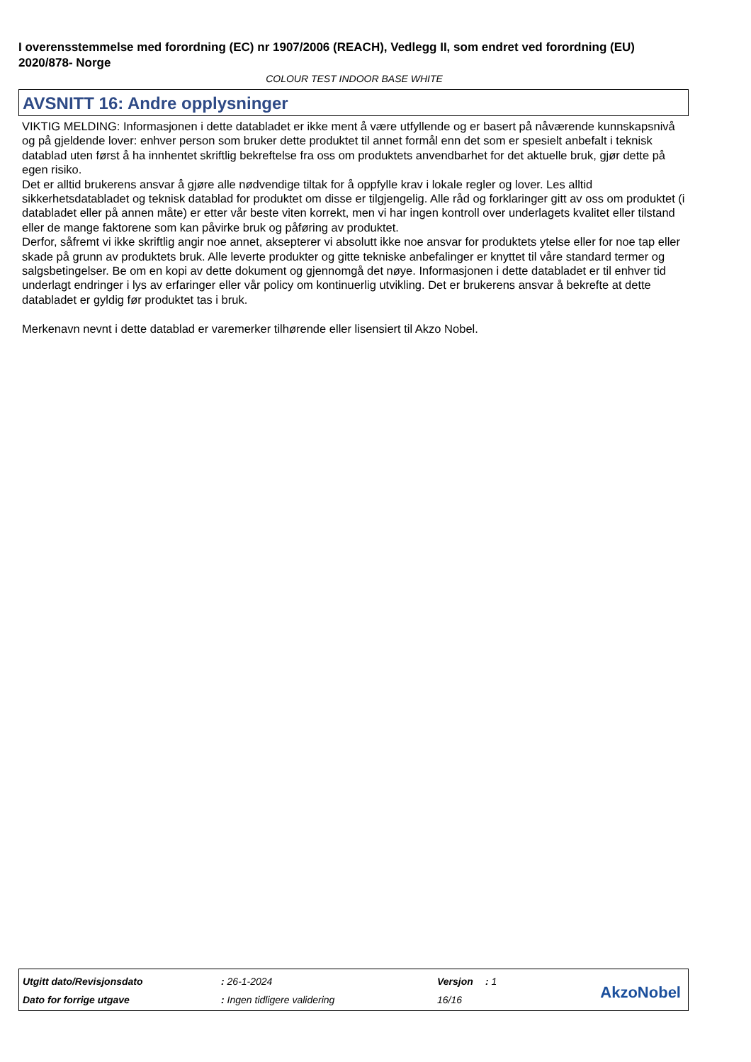I overensstemmelse med forordning (EC) nr 1907/2006 (REACH), Vedlegg II, som endret ved forordning (EU) 2020/878- Norge
COLOUR TEST INDOOR BASE WHITE
AVSNITT 16: Andre opplysninger
VIKTIG MELDING: Informasjonen i dette databladet er ikke ment å være utfyllende og er basert på nåværende kunnskapsnivå og på gjeldende lover: enhver person som bruker dette produktet til annet formål enn det som er spesielt anbefalt i teknisk datablad uten først å ha innhentet skriftlig bekreftelse fra oss om produktets anvendbarhet for det aktuelle bruk, gjør dette på egen risiko.
Det er alltid brukerens ansvar å gjøre alle nødvendige tiltak for å oppfylle krav i lokale regler og lover. Les alltid sikkerhetsdatabladet og teknisk datablad for produktet om disse er tilgjengelig. Alle råd og forklaringer gitt av oss om produktet (i databladet eller på annen måte) er etter vår beste viten korrekt, men vi har ingen kontroll over underlagets kvalitet eller tilstand eller de mange faktorene som kan påvirke bruk og påføring av produktet.
Derfor, såfremt vi ikke skriftlig angir noe annet, aksepterer vi absolutt ikke noe ansvar for produktets ytelse eller for noe tap eller skade på grunn av produktets bruk. Alle leverte produkter og gitte tekniske anbefalinger er knyttet til våre standard termer og salgsbetingelser. Be om en kopi av dette dokument og gjennomgå det nøye. Informasjonen i dette databladet er til enhver tid underlagt endringer i lys av erfaringer eller vår policy om kontinuerlig utvikling. Det er brukerens ansvar å bekrefte at dette databladet er gyldig før produktet tas i bruk.
Merkenavn nevnt i dette datablad er varemerker tilhørende eller lisensiert til Akzo Nobel.
| Utgitt dato/Revisjonsdato | : 26-1-2024 | Versjon | : 1 |
| Dato for forrige utgave | : Ingen tidligere validering | 16/16 | |
AkzoNobel